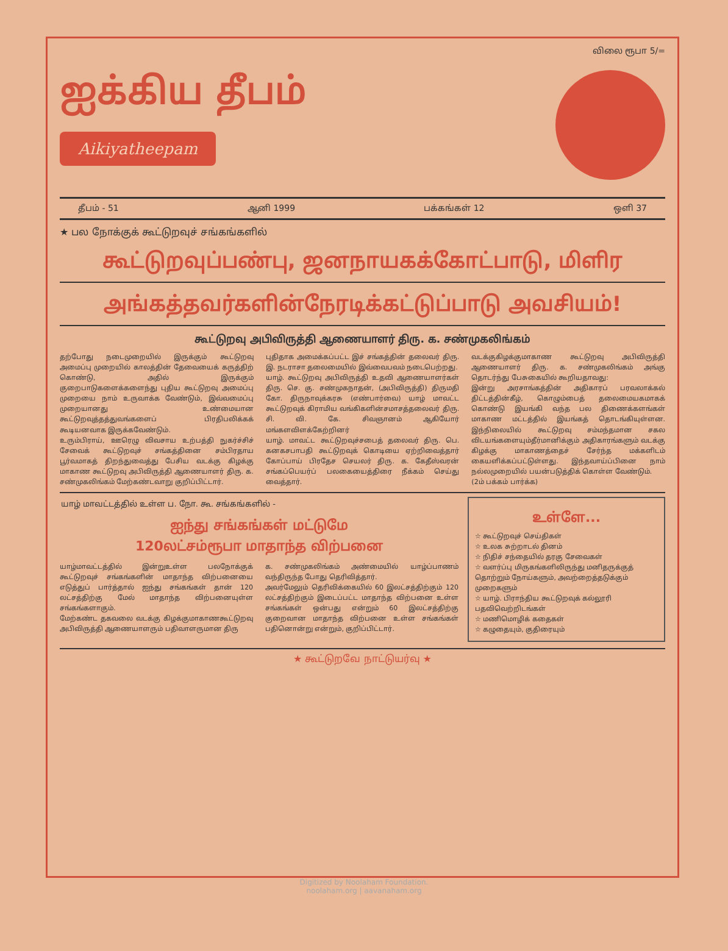ஐக்கிய தீபம்
Aikiyatheepam
விலை ரூபா 5/=
தீபம் - 51 ஆனி 1999 பக்கங்கள் 12 ஒளி 37
★ பல நோக்குக் கூட்டுறவுச் சங்கங்களில்
கூட்டுறவுப்பண்பு, ஜனநாயகக்கோட்பாடு, மிளிர
அங்கத்தவர்களின்நேரடிக்கட்டுப்பாடு அவசியம்!
கூட்டுறவு அபிவிருத்தி ஆணையாளர் திரு. க. சண்முகலிங்கம்
தற்போது நடைமுறையில் இருக்கும் கூட்டுறவு அமைப்பு முறையில் காலத்தின் தேவையைக் கருத்திற் கொண்டு, அதில் இருக்கும் குறைபாடுகளைக்களைந்து புதிய கூட்டுறவு அமைப்பு முறையை நாம் உருவாக்க வேண்டும், இவ்வமைப்பு முறையானது உண்மையான கூட்டுறவுத்தத்துவங்களைப் பிரதிபலிக்கக் கூடியனவாக இருக்கவேண்டும்.
உரும்பிராய், ஊரெழு விவசாய உற்பத்தி நுகர்ச்சிச் சேவைக் கூட்டுறவுச் சங்கத்தினை சம்பிரதாய பூர்வமாகத் திறந்துவைத்து பேசிய வடக்கு கிழக்கு மாகாண கூட்டுறவு அபிவிருத்தி ஆணையாளர் திரு. க. சண்முகலிங்கம் மேற்கண்டவாறு குறிப்பிட்டார்.
புதிதாக அமைக்கப்பட்ட இச் சங்கத்தின் தலைவர் திரு. இ. நடராசா தலைமையில் இவ்வைபவம் நடைபெற்றது.
யாழ். கூட்டுறவு அபிவிருத்தி உதவி ஆணையாளர்கள் திரு. செ. கு. சண்முகநாதன், (அபிவிருத்தி) திருமதி கோ. திருநாவுக்கரசு (எண்பார்வை) யாழ் மாவட்ட கூட்டுறவுக் கிராமிய வங்கிகளின்சமாசத்தலைவர் திரு. சி. வி. கே. சிவஞானம் ஆகியோர் மங்களவிளக்கேற்றினர்
யாழ். மாவட்ட கூட்டுறவுச்சபைத் தலைவர் திரு. பெ. கனகசபாபதி கூட்டுறவுக் கொடியை ஏற்றிவைத்தார் கோப்பாய் பிரதேச செயலர் திரு. க. கேதீஸ்வரன் சங்கப்பெயர்ப் பலகையைத்திரை நீக்கம் செய்து வைத்தார்.
வடக்குகிழக்குமாகாண கூட்டுறவு அபிவிருத்தி ஆணையாளர் திரு. க. சண்முகலிங்கம் அங்கு தொடர்ந்து பேசுகையில் கூறியதாவது:
இன்று அரசாங்கத்தின் அதிகாரப் பரவலாக்கல் திட்டத்தின்கீழ், கொழும்பைத் தலைமையகமாகக் கொண்டு இயங்கி வந்த பல திணைக்களங்கள் மாகாண மட்டத்தில் இயங்கத் தொடங்கியுள்ளன. இந்நிலையில் கூட்டுறவு சம்மந்தமான சகல விடயங்களையும்தீர்மானிக்கும் அதிகாரங்களும் வடக்கு கிழக்கு மாகாணத்தைச் சேர்ந்த மக்களிடம் கையளிக்கப்பட்டுள்ளது. இந்தவாய்ப்பினை நாம் நல்லமுறையில் பயன்படுத்திக் கொள்ள வேண்டும்.
(2ம் பக்கம் பார்க்க)
யாழ் மாவட்டத்தில் உள்ள ப. நோ. கூ. சங்கங்களில் -
ஐந்து சங்கங்கள் மட்டுமே
120லட்சம்ரூபா மாதாந்த விற்பனை
யாழ்மாவட்டத்தில் இன்றுஉள்ள பலநோக்குக் கூட்டுறவுச் சங்கங்களின் மாதாந்த விற்பனையை எடுத்துப் பார்த்தால் ஐந்து சங்கங்கள் தான் 120 லட்சத்திற்கு மேல் மாதாந்த விற்பனையுள்ள சங்கங்களாகும்.
மேற்கண்ட தகவலை வடக்கு கிழக்குமாகாணகூட்டுறவு அபிவிருத்தி ஆணையாளரும் பதிவாளருமான திரு
க. சண்முகலிங்கம் அண்மையில் யாழ்ப்பாணம் வந்திருந்த போது தெரிவித்தார்.
அவர்மேலும் தெரிவிக்கையில் 60 இலட்சத்திற்கும் 120 லட்சத்திற்கும் இடைப்பட்ட மாதாந்த விற்பனை உள்ள சங்கங்கள் ஒன்பது என்றும் 60 இலட்சத்திற்கு குறைவான மாதாந்த விற்பனை உள்ள சங்கங்கள் பதினொன்று என்றும், குறிப்பிட்டார்.
உள்ளே...
☆ கூட்டுறவுச் செய்திகள்
☆ உலக சுற்றாடல் தினம்
☆ நிதிச் சந்தையில் தரகு சேவைகள்
☆ வளர்ப்பு மிருகங்களிலிருந்து மனிதருக்குத் தொற்றும் நோய்களும், அவற்றைத்தடுக்கும் முறைகளும்
☆ யாழ். பிராந்திய கூட்டுறவுக் கல்லூரி பதவிவெற்றிடங்கள்
☆ மணிமொழிக் கதைகள்
☆ கழுதையும், குதிரையும்
★ கூட்டுறவே நாட்டுயர்வு ★
Digitized by Noolaham Foundation.
noolaham.org | aavanaham.org